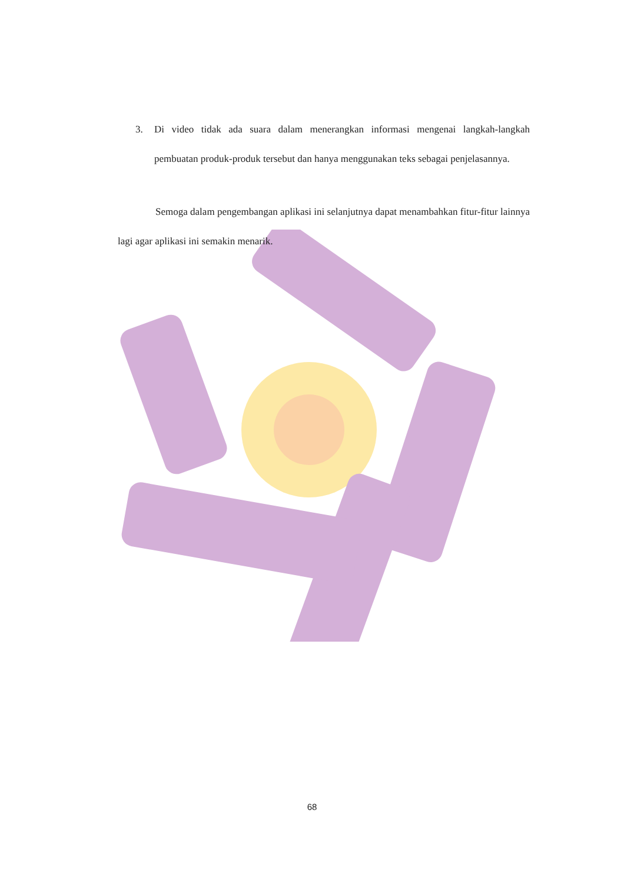3. Di video tidak ada suara dalam menerangkan informasi mengenai langkah-langkah pembuatan produk-produk tersebut dan hanya menggunakan teks sebagai penjelasannya.
Semoga dalam pengembangan aplikasi ini selanjutnya dapat menambahkan fitur-fitur lainnya lagi agar aplikasi ini semakin menarik.
68